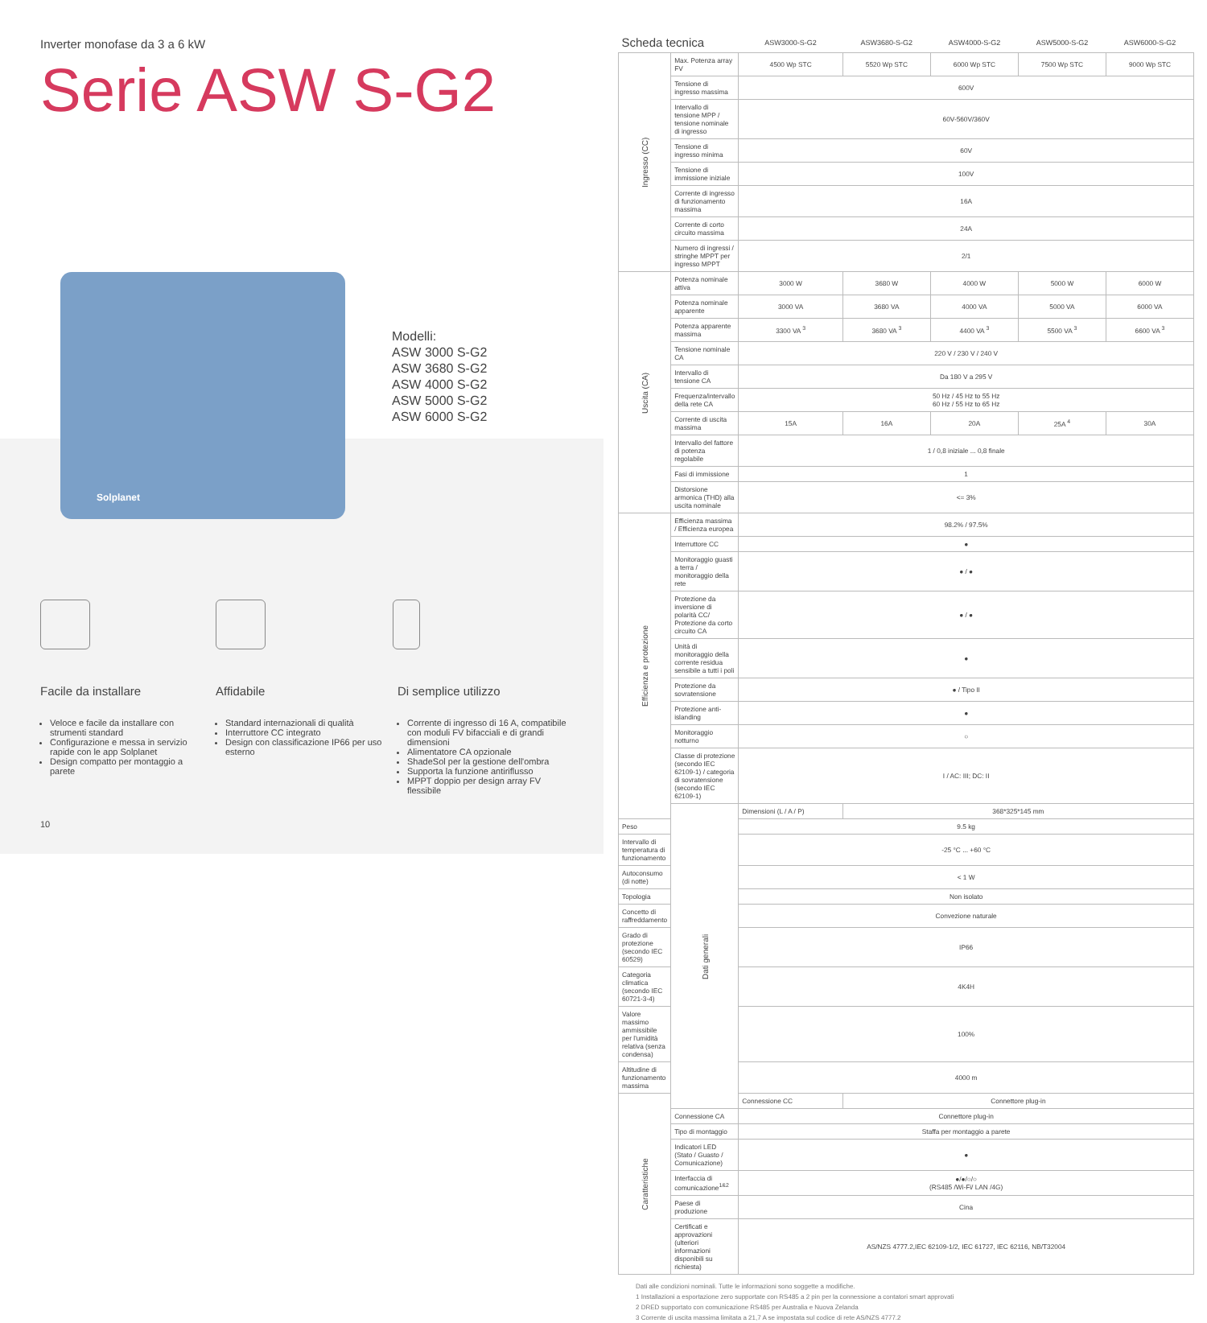Inverter monofase da 3 a 6 kW
Serie ASW S-G2
Solplanet
Modelli:
ASW 3000 S-G2
ASW 3680 S-G2
ASW 4000 S-G2
ASW 5000 S-G2
ASW 6000 S-G2
Facile da installare
Veloce e facile da installare con strumenti standard
Configurazione e messa in servizio rapide con le app Solplanet
Design compatto per montaggio a parete
Affidabile
Standard internazionali di qualità
Interruttore CC integrato
Design con classificazione IP66 per uso esterno
Di semplice utilizzo
Corrente di ingresso di 16 A, compatibile con moduli FV bifacciali e di grandi dimensioni
Alimentatore CA opzionale
ShadeSol per la gestione dell'ombra
Supporta la funzione antiriflusso
MPPT doppio per design array FV flessibile
10
| Scheda tecnica | | ASW3000-S-G2 | ASW3680-S-G2 | ASW4000-S-G2 | ASW5000-S-G2 | ASW6000-S-G2 |
| --- | --- | --- | --- | --- | --- | --- |
| Ingresso (CC) | Max. Potenza array FV | 4500 Wp STC | 5520 Wp STC | 6000 Wp STC | 7500 Wp STC | 9000 Wp STC |
| | Tensione di ingresso massima | 600V | | | | |
| | Intervallo di tensione MPP / tensione nominale di ingresso | 60V-560V/360V | | | | |
| | Tensione di ingresso minima | 60V | | | | |
| | Tensione di immissione iniziale | 100V | | | | |
| | Corrente di ingresso di funzionamento massima | 16A | | | | |
| | Corrente di corto circuito massima | 24A | | | | |
| | Numero di ingressi / stringhe MPPT per ingresso MPPT | 2/1 | | | | |
| Uscita (CA) | Potenza nominale attiva | 3000 W | 3680 W | 4000 W | 5000 W | 6000 W |
| | Potenza nominale apparente | 3000 VA | 3680 VA | 4000 VA | 5000 VA | 6000 VA |
| | Potenza apparente massima | 3300 VA <sup>3</sup> | 3680 VA <sup>3</sup> | 4400 VA <sup>3</sup> | 5500 VA <sup>3</sup> | 6600 VA <sup>3</sup> |
| | Tensione nominale CA | 220 V / 230 V / 240 V | | | | |
| | Intervallo di tensione CA | Da 180 V a 295 V | | | | |
| | Frequenza/intervallo della rete CA | 50 Hz / 45 Hz to 55 Hz 60 Hz / 55 Hz to 65 Hz | | | | |
| | Corrente di uscita massima | 15A | 16A | 20A | 25A <sup>4</sup> | 30A |
| | Intervallo del fattore di potenza regolabile | 1 / 0,8 iniziale ... 0,8 finale | | | | |
| | Fasi di immissione | 1 | | | | |
| | Distorsione armonica (THD) alla uscita nominale | <= 3% | | | | |
| Efficienza e protezione | Efficienza massima / Efficienza europea | 98.2% / 97.5% | | | | |
| | Interruttore CC | ● | | | | |
| | Monitoraggio guasti a terra / monitoraggio della rete | ● / ● | | | | |
| | Protezione da inversione di polarità CC/ Protezione da corto circuito CA | ● / ● | | | | |
| | Unità di monitoraggio della corrente residua sensibile a tutti i poli | ● | | | | |
| | Protezione da sovratensione | ● / Tipo II | | | | |
| | Protezione anti-islanding | ● | | | | |
| | Monitoraggio notturno | ○ | | | | |
| | Classe di protezione (secondo IEC 62109-1) / categoria di sovratensione (secondo IEC 62109-1) | I / AC: III; DC: II | | | | |
| | Dati generali | Dimensioni (L / A / P) | 368*325*145 mm | | | |
| Peso | | 9.5 kg | | | | |
| Intervallo di temperatura di funzionamento | | -25 °C ... +60 °C | | | | |
| Autoconsumo (di notte) | | < 1 W | | | | |
| Topologia | | Non isolato | | | | |
| Concetto di raffreddamento | | Convezione naturale | | | | |
| Grado di protezione (secondo IEC 60529) | | IP66 | | | | |
| Categoria climatica (secondo IEC 60721-3-4) | | 4K4H | | | | |
| Valore massimo ammissibile per l'umidità relativa (senza condensa) | | 100% | | | | |
| Altitudine di funzionamento massima | | 4000 m | | | | |
| Caratteristiche | | Connessione CC | Connettore plug-in | | | |
| | Connessione CA | Connettore plug-in | | | | |
| | Tipo di montaggio | Staffa per montaggio a parete | | | | |
| | Indicatori LED (Stato / Guasto / Comunicazione) | ● | | | | |
| | Interfaccia di comunicazione<sup>1&2</sup> | ●/●/○/○ (RS485 /Wi-Fi/ LAN /4G) | | | | |
| | Paese di produzione | Cina | | | | |
| | Certificati e approvazioni (ulteriori informazioni disponibili su richiesta) | AS/NZS 4777.2,IEC 62109-1/2, IEC 61727, IEC 62116, NB/T32004 | | | | |
Dati alle condizioni nominali. Tutte le informazioni sono soggette a modifiche.
1 Installazioni a esportazione zero supportate con RS485 a 2 pin per la connessione a contatori smart approvati
2 DRED supportato con comunicazione RS485 per Australia e Nuova Zelanda
3 Corrente di uscita massima limitata a 21,7 A se impostata sul codice di rete AS/NZS 4777.2